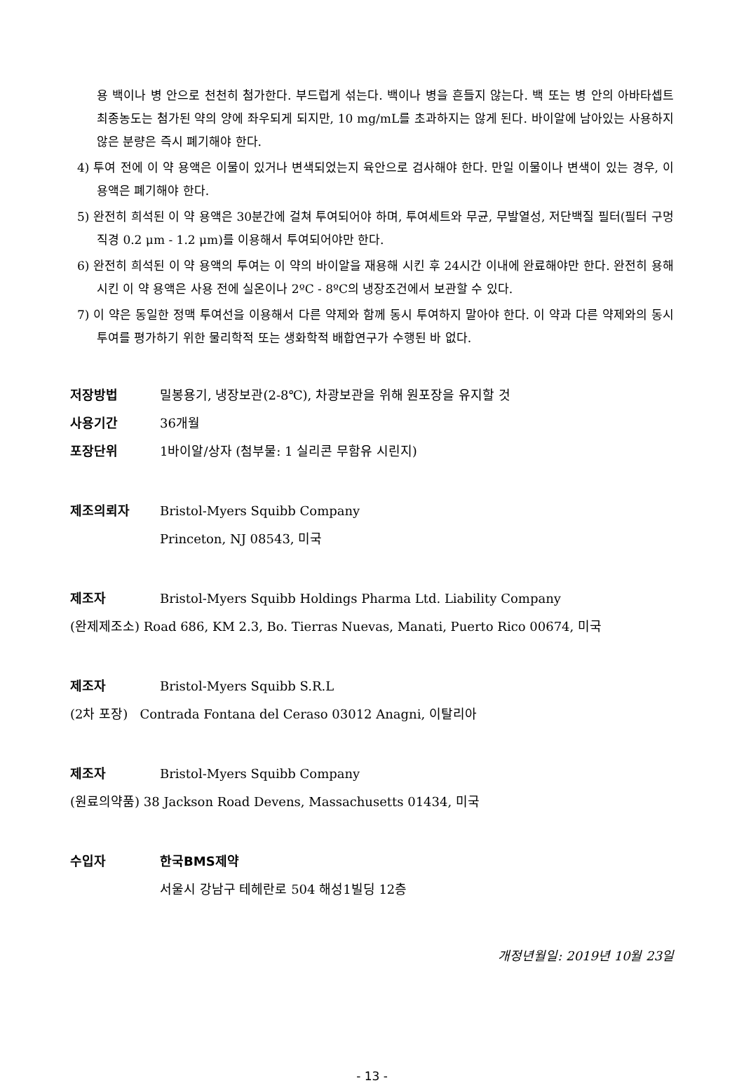용 백이나 병 안으로 천천히 첨가한다. 부드럽게 섞는다. 백이나 병을 흔들지 않는다. 백 또는 병 안의 아바타셉트 최종농도는 첨가된 약의 양에 좌우되게 되지만, 10 mg/mL를 초과하지는 않게 된다. 바이알에 남아있는 사용하지 않은 분량은 즉시 폐기해야 한다.
4) 투여 전에 이 약 용액은 이물이 있거나 변색되었는지 육안으로 검사해야 한다. 만일 이물이나 변색이 있는 경우, 이 용액은 폐기해야 한다.
5) 완전히 희석된 이 약 용액은 30분간에 걸쳐 투여되어야 하며, 투여세트와 무균, 무발열성, 저단백질 필터(필터 구멍직경 0.2 μm - 1.2 μm)를 이용해서 투여되어야만 한다.
6) 완전히 희석된 이 약 용액의 투여는 이 약의 바이알을 재용해 시킨 후 24시간 이내에 완료해야만 한다. 완전히 용해시킨 이 약 용액은 사용 전에 실온이나 2ºC - 8ºC의 냉장조건에서 보관할 수 있다.
7) 이 약은 동일한 정맥 투여선을 이용해서 다른 약제와 함께 동시 투여하지 말아야 한다. 이 약과 다른 약제와의 동시투여를 평가하기 위한 물리학적 또는 생화학적 배합연구가 수행된 바 없다.
저장방법 밀봉용기, 냉장보관(2-8℃), 차광보관을 위해 원포장을 유지할 것
사용기간 36개월
포장단위 1바이알/상자 (첨부물: 1 실리콘 무함유 시린지)
제조의뢰자 Bristol-Myers Squibb Company
Princeton, NJ 08543, 미국
제조자 Bristol-Myers Squibb Holdings Pharma Ltd. Liability Company
(완제제조소) Road 686, KM 2.3, Bo. Tierras Nuevas, Manati, Puerto Rico 00674, 미국
제조자 Bristol-Myers Squibb S.R.L
(2차 포장) Contrada Fontana del Ceraso 03012 Anagni, 이탈리아
제조자 Bristol-Myers Squibb Company
(원료의약품) 38 Jackson Road Devens, Massachusetts 01434, 미국
수입자 한국BMS제약
서울시 강남구 테헤란로 504 해성1빌딩 12층
개정년월일: 2019년 10월 23일
- 13 -